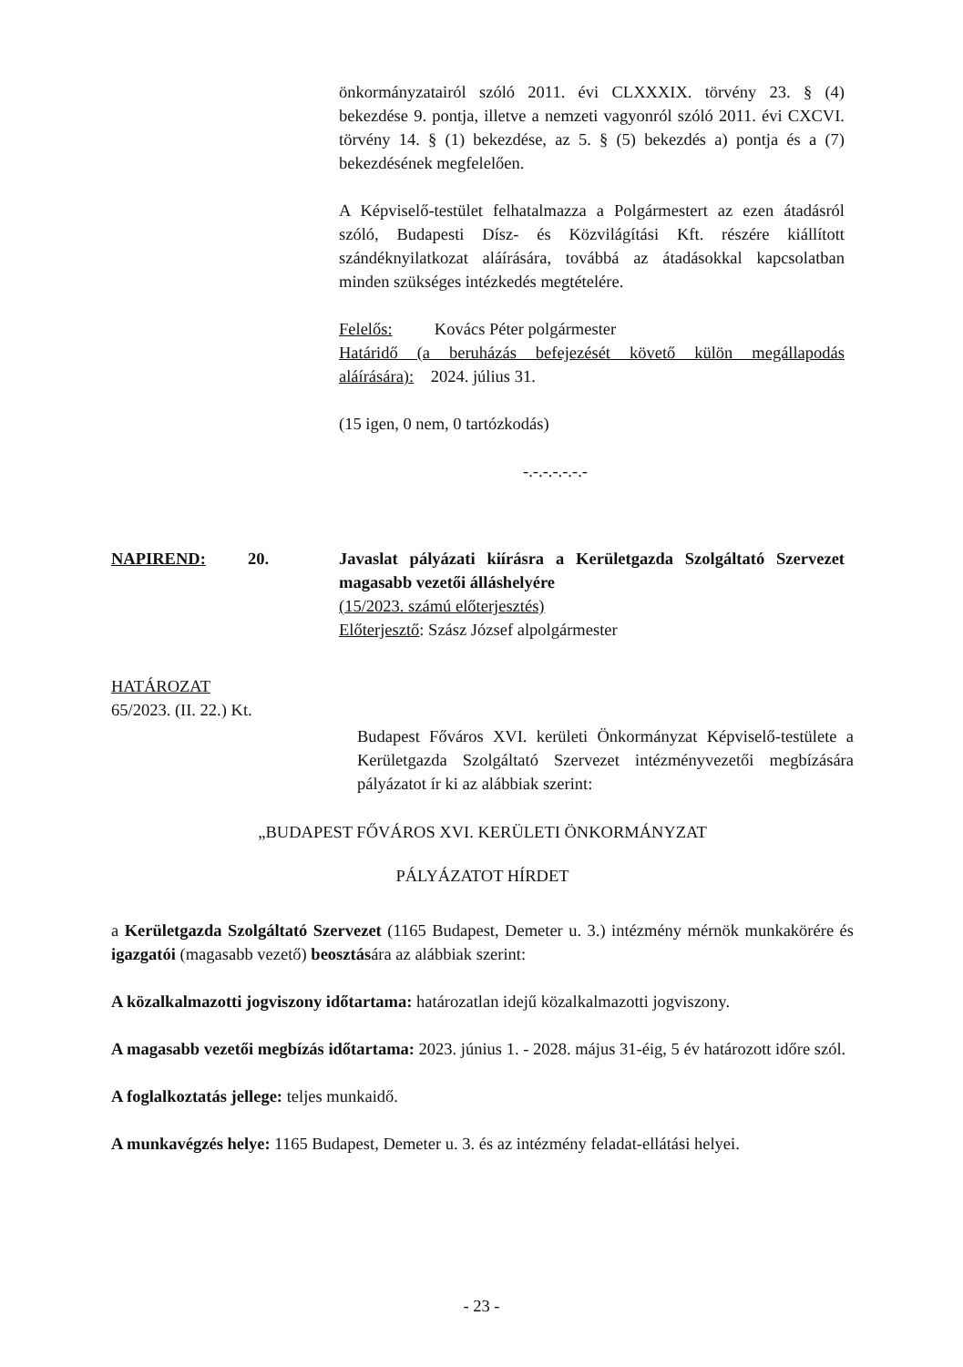önkormányzatairól szóló 2011. évi CLXXXIX. törvény 23. § (4) bekezdése 9. pontja, illetve a nemzeti vagyonról szóló 2011. évi CXCVI. törvény 14. § (1) bekezdése, az 5. § (5) bekezdés a) pontja és a (7) bekezdésének megfelelően.
A Képviselő-testület felhatalmazza a Polgármestert az ezen átadásról szóló, Budapesti Dísz- és Közvilágítási Kft. részére kiállított szándéknyilatkozat aláírására, továbbá az átadásokkal kapcsolatban minden szükséges intézkedés megtételére.
Felelős: Kovács Péter polgármester
Határidő (a beruházás befejezését követő külön megállapodás aláírására): 2024. július 31.
(15 igen, 0 nem, 0 tartózkodás)
-.-.-.-.-.-.-
NAPIREND: 20. Javaslat pályázati kiírásra a Kerületgazda Szolgáltató Szervezet magasabb vezetői álláshelyére
(15/2023. számú előterjesztés)
Előterjesztő: Szász József alpolgármester
HATÁROZAT
65/2023. (II. 22.) Kt.
Budapest Főváros XVI. kerületi Önkormányzat Képviselő-testülete a Kerületgazda Szolgáltató Szervezet intézményvezetői megbízására pályázatot ír ki az alábbiak szerint:
„BUDAPEST FŐVÁROS XVI. KERÜLETI ÖNKORMÁNYZAT
PÁLYÁZATOT HÍRDET
a Kerületgazda Szolgáltató Szervezet (1165 Budapest, Demeter u. 3.) intézmény mérnök munkakörére és igazgatói (magasabb vezető) beosztására az alábbiak szerint:
A közalkalmazotti jogviszony időtartama: határozatlan idejű közalkalmazotti jogviszony.
A magasabb vezetői megbízás időtartama: 2023. június 1. - 2028. május 31-éig, 5 év határozott időre szól.
A foglalkoztatás jellege: teljes munkaidő.
A munkavégzés helye: 1165 Budapest, Demeter u. 3. és az intézmény feladat-ellátási helyei.
- 23 -